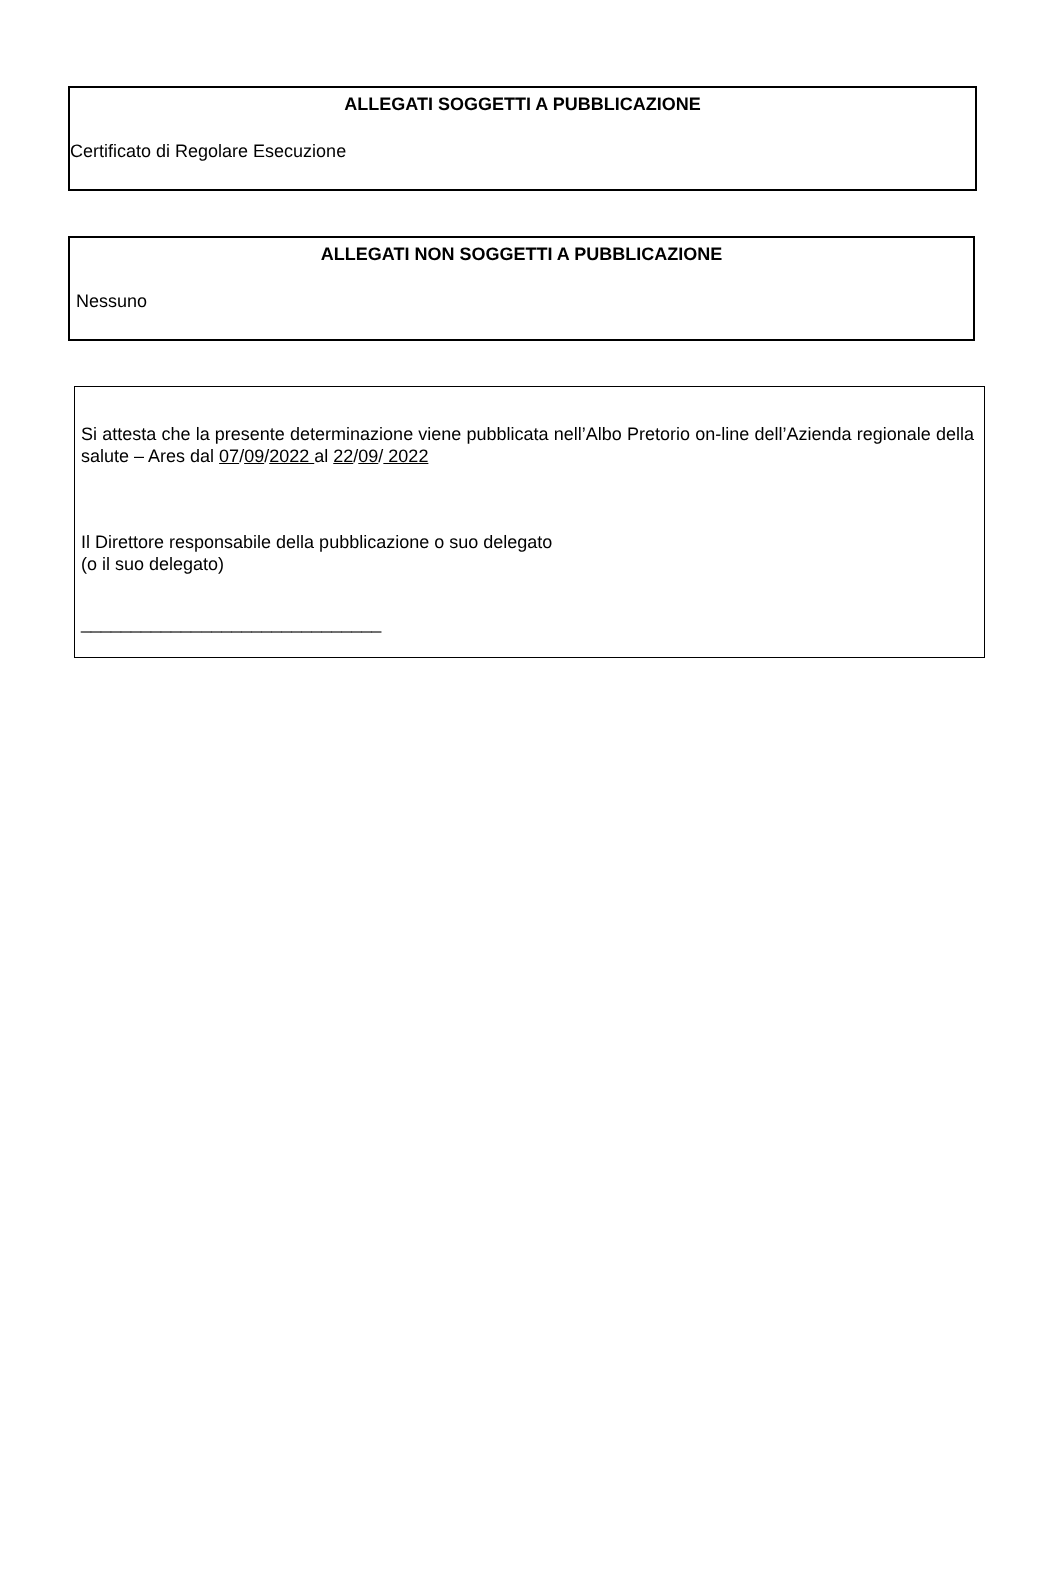ALLEGATI SOGGETTI A PUBBLICAZIONE
Certificato di Regolare Esecuzione
ALLEGATI NON SOGGETTI A PUBBLICAZIONE
Nessuno
Si attesta che la presente determinazione viene pubblicata nell’Albo Pretorio on-line dell’Azienda regionale della salute – Ares dal 07/09/2022 al 22/09/ 2022
Il Direttore responsabile della pubblicazione o suo delegato
(o il suo delegato)
______________________________